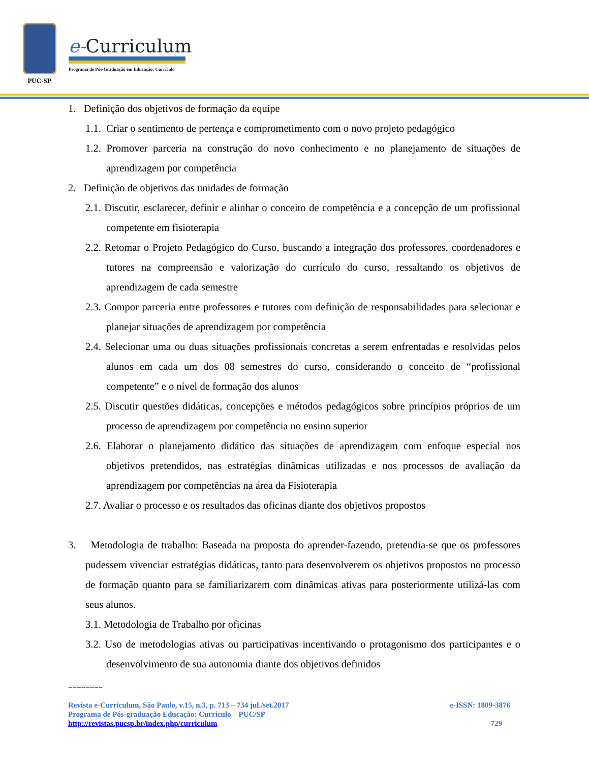PUC-SP
e-Curriculum
Programa de Pós-Graduação em Educação: Currículo
1. Definição dos objetivos de formação da equipe
1.1. Criar o sentimento de pertença e comprometimento com o novo projeto pedagógico
1.2. Promover parceria na construção do novo conhecimento e no planejamento de situações de aprendizagem por competência
2. Definição de objetivos das unidades de formação
2.1. Discutir, esclarecer, definir e alinhar o conceito de competência e a concepção de um profissional competente em fisioterapia
2.2. Retomar o Projeto Pedagógico do Curso, buscando a integração dos professores, coordenadores e tutores na compreensão e valorização do currículo do curso, ressaltando os objetivos de aprendizagem de cada semestre
2.3. Compor parceria entre professores e tutores com definição de responsabilidades para selecionar e planejar situações de aprendizagem por competência
2.4. Selecionar uma ou duas situações profissionais concretas a serem enfrentadas e resolvidas pelos alunos em cada um dos 08 semestres do curso, considerando o conceito de “profissional competente” e o nível de formação dos alunos
2.5. Discutir questões didáticas, concepções e métodos pedagógicos sobre princípios próprios de um processo de aprendizagem por competência no ensino superior
2.6. Elaborar o planejamento didático das situações de aprendizagem com enfoque especial nos objetivos pretendidos, nas estratégias dinâmicas utilizadas e nos processos de avaliação da aprendizagem por competências na área da Fisioterapia
2.7. Avaliar o processo e os resultados das oficinas diante dos objetivos propostos
3. Metodologia de trabalho: Baseada na proposta do aprender-fazendo, pretendia-se que os professores pudessem vivenciar estratégias didáticas, tanto para desenvolverem os objetivos propostos no processo de formação quanto para se familiarizarem com dinâmicas ativas para posteriormente utilizá-las com seus alunos.
3.1. Metodologia de Trabalho por oficinas
3.2. Uso de metodologias ativas ou participativas incentivando o protagonismo dos participantes e o desenvolvimento de sua autonomia diante dos objetivos definidos
========
Revista e-Curriculum, São Paulo, v.15, n.3, p. 713 – 734 jul./set.2017 e-ISSN: 1809-3876
Programa de Pós-graduação Educação: Currículo – PUC/SP
http://revistas.pucsp.br/index.php/curriculum 729